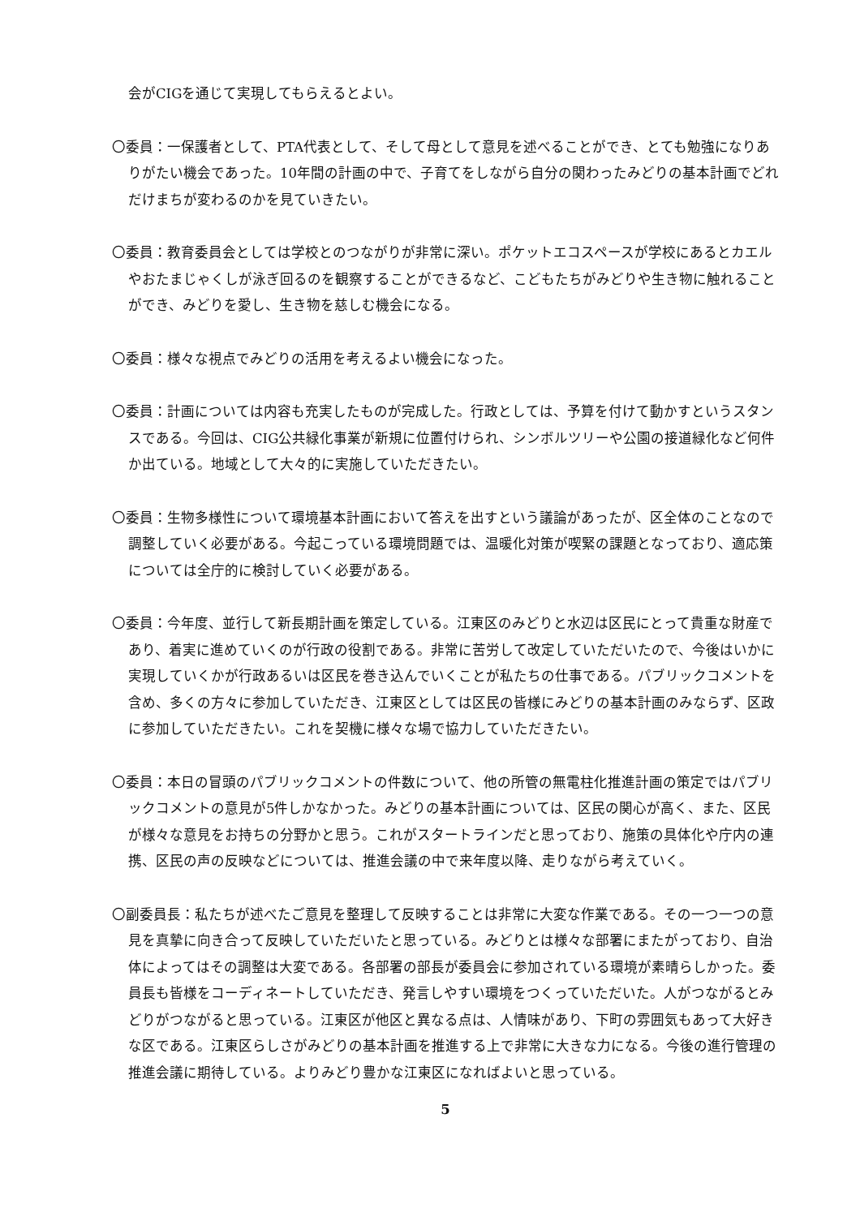会がCIGを通じて実現してもらえるとよい。
〇委員：一保護者として、PTA代表として、そして母として意見を述べることができ、とても勉強になりありがたい機会であった。10年間の計画の中で、子育てをしながら自分の関わったみどりの基本計画でどれだけまちが変わるのかを見ていきたい。
〇委員：教育委員会としては学校とのつながりが非常に深い。ポケットエコスペースが学校にあるとカエルやおたまじゃくしが泳ぎ回るのを観察することができるなど、こどもたちがみどりや生き物に触れることができ、みどりを愛し、生き物を慈しむ機会になる。
〇委員：様々な視点でみどりの活用を考えるよい機会になった。
〇委員：計画については内容も充実したものが完成した。行政としては、予算を付けて動かすというスタンスである。今回は、CIG公共緑化事業が新規に位置付けられ、シンボルツリーや公園の接道緑化など何件か出ている。地域として大々的に実施していただきたい。
〇委員：生物多様性について環境基本計画において答えを出すという議論があったが、区全体のことなので調整していく必要がある。今起こっている環境問題では、温暖化対策が喫緊の課題となっており、適応策については全庁的に検討していく必要がある。
〇委員：今年度、並行して新長期計画を策定している。江東区のみどりと水辺は区民にとって貴重な財産であり、着実に進めていくのが行政の役割である。非常に苦労して改定していただいたので、今後はいかに実現していくかが行政あるいは区民を巻き込んでいくことが私たちの仕事である。パブリックコメントを含め、多くの方々に参加していただき、江東区としては区民の皆様にみどりの基本計画のみならず、区政に参加していただきたい。これを契機に様々な場で協力していただきたい。
〇委員：本日の冒頭のパブリックコメントの件数について、他の所管の無電柱化推進計画の策定ではパブリックコメントの意見が5件しかなかった。みどりの基本計画については、区民の関心が高く、また、区民が様々な意見をお持ちの分野かと思う。これがスタートラインだと思っており、施策の具体化や庁内の連携、区民の声の反映などについては、推進会議の中で来年度以降、走りながら考えていく。
〇副委員長：私たちが述べたご意見を整理して反映することは非常に大変な作業である。その一つ一つの意見を真摯に向き合って反映していただいたと思っている。みどりとは様々な部署にまたがっており、自治体によってはその調整は大変である。各部署の部長が委員会に参加されている環境が素晴らしかった。委員長も皆様をコーディネートしていただき、発言しやすい環境をつくっていただいた。人がつながるとみどりがつながると思っている。江東区が他区と異なる点は、人情味があり、下町の雰囲気もあって大好きな区である。江東区らしさがみどりの基本計画を推進する上で非常に大きな力になる。今後の進行管理の推進会議に期待している。よりみどり豊かな江東区になればよいと思っている。
5